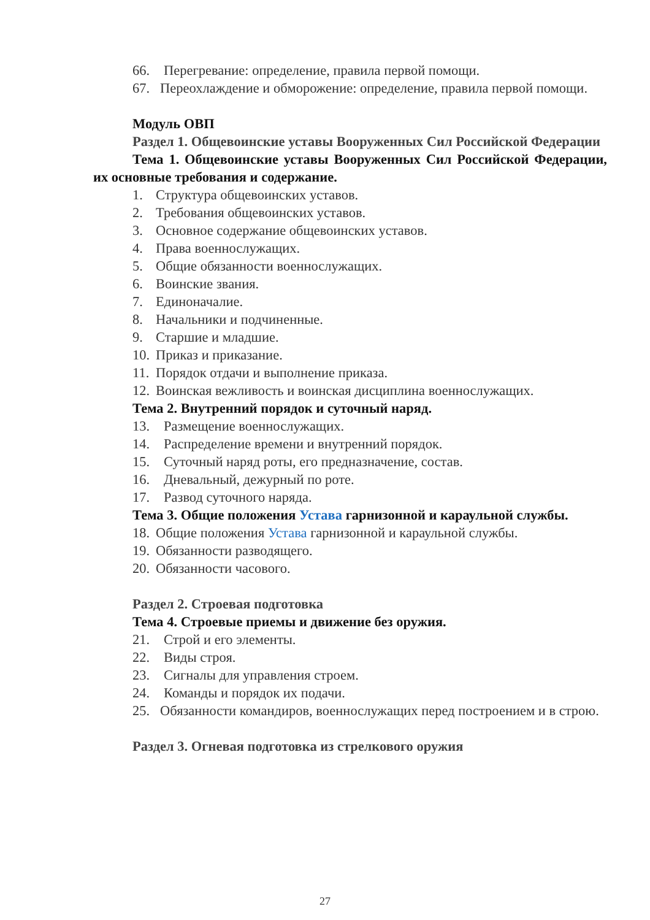66. Перегревание: определение, правила первой помощи.
67. Переохлаждение и обморожение: определение, правила первой помощи.
Модуль ОВП
Раздел 1. Общевоинские уставы Вооруженных Сил Российской Федерации
Тема 1. Общевоинские уставы Вооруженных Сил Российской Федерации, их основные требования и содержание.
1. Структура общевоинских уставов.
2. Требования общевоинских уставов.
3. Основное содержание общевоинских уставов.
4. Права военнослужащих.
5. Общие обязанности военнослужащих.
6. Воинские звания.
7. Единоначалие.
8. Начальники и подчиненные.
9. Старшие и младшие.
10. Приказ и приказание.
11. Порядок отдачи и выполнение приказа.
12. Воинская вежливость и воинская дисциплина военнослужащих.
Тема 2. Внутренний порядок и суточный наряд.
13. Размещение военнослужащих.
14. Распределение времени и внутренний порядок.
15. Суточный наряд роты, его предназначение, состав.
16. Дневальный, дежурный по роте.
17. Развод суточного наряда.
Тема 3. Общие положения Устава гарнизонной и караульной службы.
18. Общие положения Устава гарнизонной и караульной службы.
19. Обязанности разводящего.
20. Обязанности часового.
Раздел 2. Строевая подготовка
Тема 4. Строевые приемы и движение без оружия.
21. Строй и его элементы.
22. Виды строя.
23. Сигналы для управления строем.
24. Команды и порядок их подачи.
25. Обязанности командиров, военнослужащих перед построением и в строю.
Раздел 3. Огневая подготовка из стрелкового оружия
27